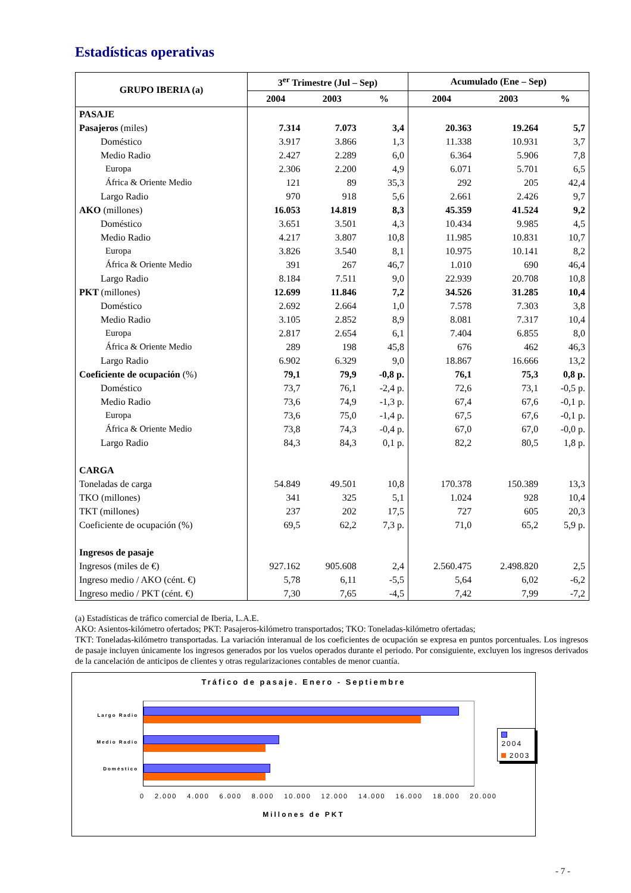Estadísticas operativas
| GRUPO IBERIA (a) | 3<sup>er</sup> Trimestre (Jul – Sep) | | | Acumulado (Ene – Sep) | | |
| --- | --- | --- | --- | --- | --- | --- |
| | 2004 | 2003 | % | 2004 | 2003 | % |
| PASAJE | | | | | | |
| Pasajeros (miles) | 7.314 | 7.073 | 3,4 | 20.363 | 19.264 | 5,7 |
| Doméstico | 3.917 | 3.866 | 1,3 | 11.338 | 10.931 | 3,7 |
| Medio Radio | 2.427 | 2.289 | 6,0 | 6.364 | 5.906 | 7,8 |
| Europa | 2.306 | 2.200 | 4,9 | 6.071 | 5.701 | 6,5 |
| África & Oriente Medio | 121 | 89 | 35,3 | 292 | 205 | 42,4 |
| Largo Radio | 970 | 918 | 5,6 | 2.661 | 2.426 | 9,7 |
| AKO (millones) | 16.053 | 14.819 | 8,3 | 45.359 | 41.524 | 9,2 |
| Doméstico | 3.651 | 3.501 | 4,3 | 10.434 | 9.985 | 4,5 |
| Medio Radio | 4.217 | 3.807 | 10,8 | 11.985 | 10.831 | 10,7 |
| Europa | 3.826 | 3.540 | 8,1 | 10.975 | 10.141 | 8,2 |
| África & Oriente Medio | 391 | 267 | 46,7 | 1.010 | 690 | 46,4 |
| Largo Radio | 8.184 | 7.511 | 9,0 | 22.939 | 20.708 | 10,8 |
| PKT (millones) | 12.699 | 11.846 | 7,2 | 34.526 | 31.285 | 10,4 |
| Doméstico | 2.692 | 2.664 | 1,0 | 7.578 | 7.303 | 3,8 |
| Medio Radio | 3.105 | 2.852 | 8,9 | 8.081 | 7.317 | 10,4 |
| Europa | 2.817 | 2.654 | 6,1 | 7.404 | 6.855 | 8,0 |
| África & Oriente Medio | 289 | 198 | 45,8 | 676 | 462 | 46,3 |
| Largo Radio | 6.902 | 6.329 | 9,0 | 18.867 | 16.666 | 13,2 |
| Coeficiente de ocupación (%) | 79,1 | 79,9 | -0,8 p. | 76,1 | 75,3 | 0,8 p. |
| Doméstico | 73,7 | 76,1 | -2,4 p. | 72,6 | 73,1 | -0,5 p. |
| Medio Radio | 73,6 | 74,9 | -1,3 p. | 67,4 | 67,6 | -0,1 p. |
| Europa | 73,6 | 75,0 | -1,4 p. | 67,5 | 67,6 | -0,1 p. |
| África & Oriente Medio | 73,8 | 74,3 | -0,4 p. | 67,0 | 67,0 | -0,0 p. |
| Largo Radio | 84,3 | 84,3 | 0,1 p. | 82,2 | 80,5 | 1,8 p. |
| CARGA | | | | | | |
| Toneladas de carga | 54.849 | 49.501 | 10,8 | 170.378 | 150.389 | 13,3 |
| TKO (millones) | 341 | 325 | 5,1 | 1.024 | 928 | 10,4 |
| TKT (millones) | 237 | 202 | 17,5 | 727 | 605 | 20,3 |
| Coeficiente de ocupación (%) | 69,5 | 62,2 | 7,3 p. | 71,0 | 65,2 | 5,9 p. |
| Ingresos de pasaje | | | | | | |
| Ingresos (miles de €) | 927.162 | 905.608 | 2,4 | 2.560.475 | 2.498.820 | 2,5 |
| Ingreso medio / AKO (cént. €) | 5,78 | 6,11 | -5,5 | 5,64 | 6,02 | -6,2 |
| Ingreso medio / PKT (cént. €) | 7,30 | 7,65 | -4,5 | 7,42 | 7,99 | -7,2 |
(a) Estadísticas de tráfico comercial de Iberia, L.A.E.
AKO: Asientos-kilómetro ofertados; PKT: Pasajeros-kilómetro transportados; TKO: Toneladas-kilómetro ofertadas;
TKT: Toneladas-kilómetro transportadas. La variación interanual de los coeficientes de ocupación se expresa en puntos porcentuales. Los ingresos de pasaje incluyen únicamente los ingresos generados por los vuelos operados durante el periodo. Por consiguiente, excluyen los ingresos derivados de la cancelación de anticipos de clientes y otras regularizaciones contables de menor cuantía.
Tráfico de pasaje. Enero - Septiembre
Largo Radio
Medio Radio
Doméstico
2004
2003
0 2.000 4.000 6.000 8.000 10.000 12.000 14.000 16.000 18.000 20.000
Millones de PKT
- 7 -